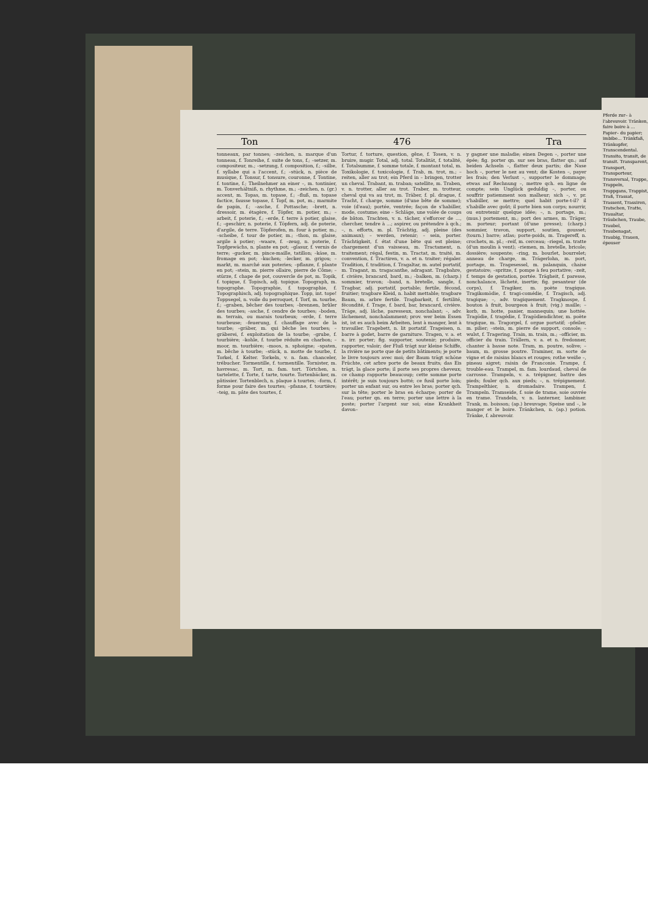Ton 476 Tra
tonneaux, par tonnes; –zeichen, n. marque d'un tonneau, f. Tonreihe, f. suite de tons, f.; –setzer, m. compositeur, m.; –setzung, f. composition, f.; –silbe, f. syllabe qui a l'accent, f.; –stück, n. pièce de musique, f. Tonsur, f. tonsure, couronne, f. Tontine, f. tontine, f.; Theilnehmer an einer –, m. tontinier, m. Tonverhältniß, n. rhythme, m.; –zeichen, n. (gr.) accent, m. Topas, m. topase, f.; –fluß, m. topase factice, fausse topase, f. Topf, m. pot, m.; marmite de papin, f.; –asche, f. Pottasche; –brett, n. dressoir, m. étagère, f. Töpfer, m. potier, m.; –arbeit, f. poterie, f.; –erde, f. terre à potier, glaise, f.; –geschirr, n. poterie, f. Töpfern, adj. de poterie, d'argile, de terre. Töpferofen, m. four à potier, m.; –scheibe, f. tour de potier, m.; –thon, m. glaise, argile à potier; –waare, f. –zeug, n. poterie, f. Topfgewächs, n. plante en pot; –glasur, f. vernis de terre; –gucker, m. pince-maille, tatillon; –käse, m. fromage en pot; –kuchen; –lecker, m. grigou; –markt, m. marché aux poteries; –pflanze, f. plante en pot; –stein, m. pierre ollaire, pierre de Côme; –stürze, f. chape de pot, couvercle de pot, m. Topik, f. topique, f. Topisch, adj. topique. Topograph, m. topographe. Topographie, f. topographie, f. Topographisch, adj. topographique. Topp, int. tope! Toppsegel, n. voile du perroquet, f. Torf, m. tourbe, f.; –graben, bêcher des tourbes; –brennen, brûler des tourbes; –asche, f. cendre de tourbes; –boden, m. terrain, ou marais tourbeux; –erde, f. terre tourbeuse; –feuerung, f. chauffage avec de la tourbe; –gräber, m. qui bêche les tourbes; –gräberei, f. exploitation de la tourbe; –grube, f. tourbière; –kohle, f. tourbe réduite en charbon; –moor, m. tourbière; –moos, n. sphoigne; –spaten, m. bêche à tourbe; –stück, n. motte de tourbe, f. Torkel, f. Kelter. Torkeln, v. n. fam. chanceler, trébucher. Tormentille, f. tormentille. Tornister, m. havresac, m. Tort, m. fam. tort. Törtchen, n. tartelette, f. Torte, f. tarte, tourte. Tortenbäcker, m. pâtissier. Tortenblech, n. plaque à tourtes; –form, f. forme pour faire des tourtes; –pfanne, f. tourtière; –teig, m. pâte des tourtes, f.
Tortur, f. torture, question, gêne, f. Tosen, v. n. bruire, mugir. Total, adj. total. Totalität, f. totalité, f. Totalsumme, f. somme totale, f. montant total, m. Toxikologie, f. toxicologie, f. Trab, m. trot, m.; – reiten, aller au trot; ein Pferd in – bringen, trotter un cheval. Trabant, m. traban; satellite, m. Traben, v. n. trotter, aller au trot. Traber, m. trotteur, cheval qui va au trot, m. Träber, f. pl. drague, f. Tracht, f. charge, somme (d'une bête de somme); voie (d'eau); portée, ventrée; façon de s'habiller, mode, costume; eine – Schläge, une volée de coups de bâton. Trachten, v. n. tâcher, s'efforcer de ..., chercher, tendre à ...; aspirer, ou prétendre à qch.; –, n. efforts, m. pl. Trächtig, adj. pleine (des animaux); – werden, retenir; – sein, porter. Trächtigkeit, f. état d'une bête qui est pleine; chargement d'un vaisseau, m. Tractament, n. traitement; régal, festin, m. Tractat, m. traité, m. convention, f. Tractiren, v. a. et n. traiter; régaler. Tradition, f. tradition, f. Tragaltar, m. autel portatif, m. Tragant, m. tragacanthe, adragant. Tragbahre, f. civière, brancard, bard, m.; –balken, m. (charp.) sommier, travon; –band, n. bretelle, sangle, f. Tragbar, adj. portatif, portable; fertile, fécond, fruitier; tragbare Kleid, n. habit mettable; tragbare Baum, m. arbre fertile. Tragbarkeit, f. fertilité, fécondité, f. Trage, f. bard, bar, brancard, civière. Träge, adj. lâche, paresseux, nonchalant; –, adv. lâchement, nonchalamment; prov. wer beim Essen ist, ist es auch beim Arbeiten, lent à manger, lent à travailler. Tragebett, n. lit portatif. Trageisen, n. barre à godet, barre de garniture. Tragen, v. a. et n. irr. porter; fig. supporter, soutenir; produire, rapporter, valoir; der Fluß trägt nur kleine Schiffe, la rivière ne porte que de petits bâtiments; je porte le livre toujours avec moi; der Baum trägt schöne Früchte, cet arbre porte de beaux fruits; das Eis trägt, la glace porte; il porte ses propres cheveux; ce champ rapporte beaucoup; cette somme porte intérêt; je suis toujours botté; ce fusil porte loin; porter un enfant sur, ou entre les bras; porter qch. sur la tête; porter le bras en écharpe; porter de l'eau; porter qn. en terre; porter une lettre à la poste; porter l'argent sur soi; eine Krankheit davon–
y gagner une maladie; einen Degen –, porter une épée; fig. porter qn. sur ses bras, flatter qn.; auf beiden Achseln –, flatter deux partis; die Nase hoch –, porter le nez au vent; die Kosten –, payer les frais; den Verlust –, supporter le dommage; etwas auf Rechnung –, mettre qch. en ligne de compte; sein Unglück geduldig –, porter, ou souffrir patiemment son malheur; sich –, v. pr. s'habiller, se mettre; quel habit porte-t-il? il s'habille avec goût; il porte bien son corps; nourrir, ou entretenir quelque idée; –, n. portage, m.; (mus.) portement, m.; port des armes, m. Träger, m. porteur; portant (d'une presse); (charp.) sommier, travon, support, soutien, gousset; (tourn.) barre; atlas; porte-poids, m. Tragereff, n. crochets, m. pl.; –reif, m. cerceau; –riegel, m. tratte (d'un moulin à vent); –riemen, m. bretelle, bricole; dossière; soupente; –ring, m. bourlet, bourrelet; anneau de charge, m. Trägerlohn, m. port, portage, m. Tragesessel, m. palanquin, chaise gestatoire; –spritze, f. pompe à feu portative; –zeit, f. temps de gestation, portée. Trägheit, f. paresse, nonchalance, lâcheté, inertie; fig. pesanteur (de corps), f. Tragiker, m. poète tragique. Tragikomödie, f. tragi-comédie, f. Tragisch, adj. tragique; –, adv. tragiquement. Tragknospe, f. bouton à fruit, bourgeon à fruit; (vig.) maille; –korb, m. hotte, panier, mannequin; une hottée. Tragödie, f. tragédie, f. Tragödiendichter, m. poète tragique, m. Tragorgel, f. orgue portatif; –pfeiler, m. pilier; –stein, m. pierre de support, console; –wulst, f. Tragering. Train, m. train, m.; –officier, m. officier du train. Trällern, v. a. et n. fredonner, chanter à basse note. Tram, m. poutre, solive; –baum, m. grosse poutre. Traminer, m. sorte de vigne et de raisins blancs et rouges; rothe weiße –, pineau aigret; raisin de Franconie. Trampe, f. trouble-eau. Trampel, m. fam. lourdaud, cheval de carrosse. Trampeln, v. a. trépigner, battre des pieds; fouler qch. aux pieds; –, n. trépignement. Trampelthier, n. dromadaire. Trampen, f. Trampeln. Tramseide, f. soie de trame, soie ouvrée en trame. Trandeln, v. n. lanterner, lambiner. Trank, m. boisson; (ap.) breuvage; Speise und –, le manger et le boire. Tränkchen, n. (ap.) potion. Tränke, f. abreuvoir.
Pferde zur– à l'abreuvoir. Tränken, faire boire à ... Papier– du papier; imbibe... Tränkfaß, Tränkopfer, Transcendental. Transito, transit, de transit. Transparent, Transport, Transporteur, Transversal, Trappe, Trappeln, Trappgans, Trappist, Traß, Trassat, Trassent, Trassiren, Tratschen, Tratte, Traualtar, Träubchen, Traube, Traubel, Traubenagat, Traubig, Trauen, épouser